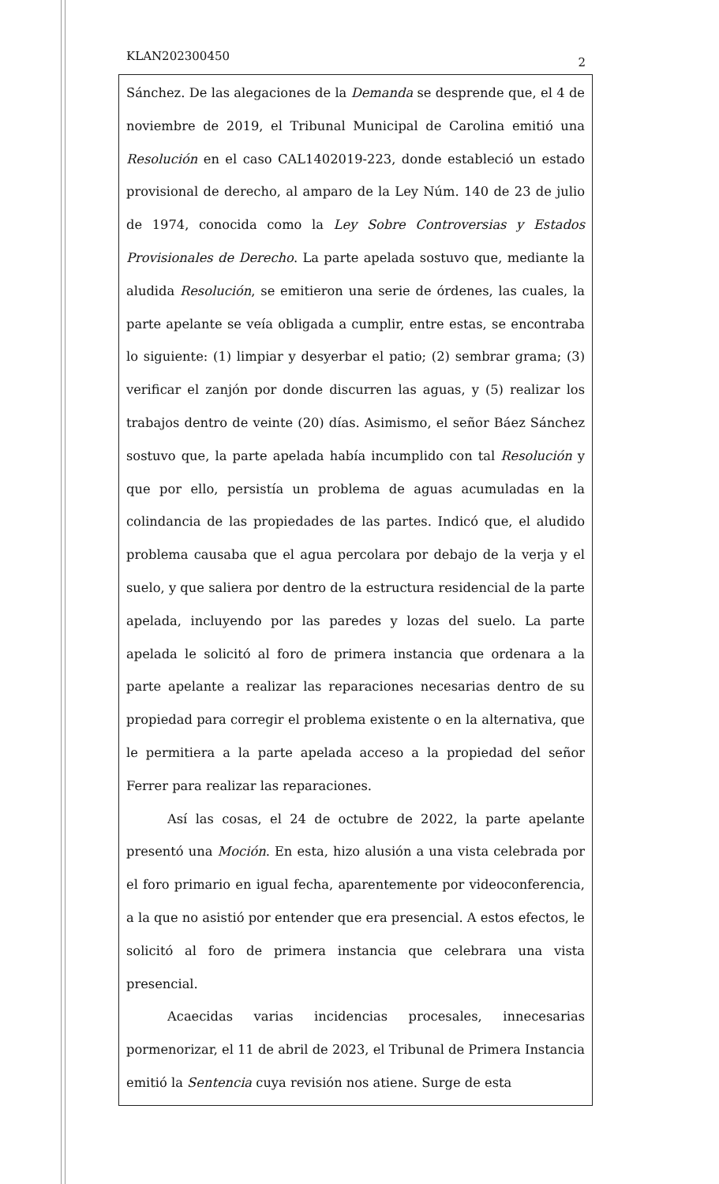KLAN202300450 2
Sánchez. De las alegaciones de la Demanda se desprende que, el 4 de noviembre de 2019, el Tribunal Municipal de Carolina emitió una Resolución en el caso CAL1402019-223, donde estableció un estado provisional de derecho, al amparo de la Ley Núm. 140 de 23 de julio de 1974, conocida como la Ley Sobre Controversias y Estados Provisionales de Derecho. La parte apelada sostuvo que, mediante la aludida Resolución, se emitieron una serie de órdenes, las cuales, la parte apelante se veía obligada a cumplir, entre estas, se encontraba lo siguiente: (1) limpiar y desyerbar el patio; (2) sembrar grama; (3) verificar el zanjón por donde discurren las aguas, y (5) realizar los trabajos dentro de veinte (20) días. Asimismo, el señor Báez Sánchez sostuvo que, la parte apelada había incumplido con tal Resolución y que por ello, persistía un problema de aguas acumuladas en la colindancia de las propiedades de las partes. Indicó que, el aludido problema causaba que el agua percolara por debajo de la verja y el suelo, y que saliera por dentro de la estructura residencial de la parte apelada, incluyendo por las paredes y lozas del suelo. La parte apelada le solicitó al foro de primera instancia que ordenara a la parte apelante a realizar las reparaciones necesarias dentro de su propiedad para corregir el problema existente o en la alternativa, que le permitiera a la parte apelada acceso a la propiedad del señor Ferrer para realizar las reparaciones.
Así las cosas, el 24 de octubre de 2022, la parte apelante presentó una Moción. En esta, hizo alusión a una vista celebrada por el foro primario en igual fecha, aparentemente por videoconferencia, a la que no asistió por entender que era presencial. A estos efectos, le solicitó al foro de primera instancia que celebrara una vista presencial.
Acaecidas varias incidencias procesales, innecesarias pormenorizar, el 11 de abril de 2023, el Tribunal de Primera Instancia emitió la Sentencia cuya revisión nos atiene. Surge de esta